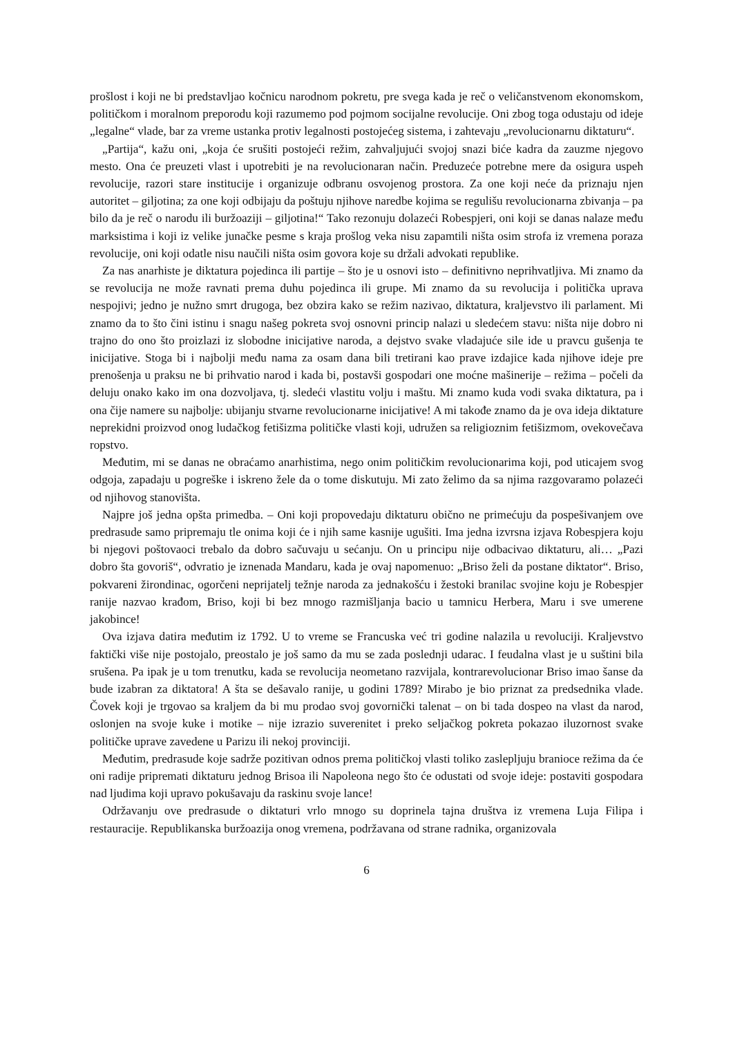prošlost i koji ne bi predstavljao kočnicu narodnom pokretu, pre svega kada je reč o veličanstvenom ekonomskom, političkom i moralnom preporodu koji razumemo pod pojmom socijalne revolucije. Oni zbog toga odustaju od ideje „legalne“ vlade, bar za vreme ustanka protiv legalnosti postojećeg sistema, i zahtevaju „revolucionarnu diktaturu“.
„Partija“, kažu oni, „koja će srušiti postojeći režim, zahvaljujući svojoj snazi biće kadra da zauzme njegovo mesto. Ona će preuzeti vlast i upotrebiti je na revolucionaran način. Preduzeće potrebne mere da osigura uspeh revolucije, razori stare institucije i organizuje odbranu osvojenog prostora. Za one koji neće da priznaju njen autoritet – giljotina; za one koji odbijaju da poštuju njihove naredbe kojima se regulišu revolucionarna zbivanja – pa bilo da je reč o narodu ili buržoaziji – giljotina!“ Tako rezonuju dolazeći Robespjeri, oni koji se danas nalaze među marksistima i koji iz velike junačke pesme s kraja prošlog veka nisu zapamtili ništa osim strofa iz vremena poraza revolucije, oni koji odatle nisu naučili ništa osim govora koje su držali advokati republike.
Za nas anarhiste je diktatura pojedinca ili partije – što je u osnovi isto – definitivno neprihvatljiva. Mi znamo da se revolucija ne može ravnati prema duhu pojedinca ili grupe. Mi znamo da su revolucija i politička uprava nespojivi; jedno je nužno smrt drugoga, bez obzira kako se režim nazivao, diktatura, kraljevstvo ili parlament. Mi znamo da to što čini istinu i snagu našeg pokreta svoj osnovni princip nalazi u sledećem stavu: ništa nije dobro ni trajno do ono što proizlazi iz slobodne inicijative naroda, a dejstvo svake vladajuće sile ide u pravcu gušenja te inicijative. Stoga bi i najbolji među nama za osam dana bili tretirani kao prave izdajice kada njihove ideje pre prenošenja u praksu ne bi prihvatio narod i kada bi, postavši gospodari one moćne mašinerije – režima – počeli da deluju onako kako im ona dozvoljava, tj. sledeći vlastitu volju i maštu. Mi znamo kuda vodi svaka diktatura, pa i ona čije namere su najbolje: ubijanju stvarne revolucionarne inicijative! A mi takođe znamo da je ova ideja diktature neprekidni proizvod onog ludačkog fetišizma političke vlasti koji, udružen sa religioznim fetišizmom, ovekovečava ropstvo.
Međutim, mi se danas ne obraćamo anarhistima, nego onim političkim revolucionarima koji, pod uticajem svog odgoja, zapadaju u pogreške i iskreno žele da o tome diskutuju. Mi zato želimo da sa njima razgovaramo polazeći od njihovog stanovišta.
Najpre još jedna opšta primedba. – Oni koji propovedaju diktaturu obično ne primećuju da pospešivanjem ove predrasude samo pripremaju tle onima koji će i njih same kasnije ugušiti. Ima jedna izvrsna izjava Robespjera koju bi njegovi poštovaoci trebalo da dobro sačuvaju u sećanju. On u principu nije odbacivao diktaturu, ali… „Pazi dobro šta govoriš“, odvratio je iznenada Mandaru, kada je ovaj napomenuo: „Briso želi da postane diktator“. Briso, pokvareni žirondinac, ogorčeni neprijatelj težnje naroda za jednakošću i žestoki branilac svojine koju je Robespjer ranije nazvao krađom, Briso, koji bi bez mnogo razmišljanja bacio u tamnicu Herbera, Maru i sve umerene jakobince!
Ova izjava datira međutim iz 1792. U to vreme se Francuska već tri godine nalazila u revoluciji. Kraljevstvo faktički više nije postojalo, preostalo je još samo da mu se zada poslednji udarac. I feudalna vlast je u suštini bila srušena. Pa ipak je u tom trenutku, kada se revolucija neometano razvijala, kontrarevolucionar Briso imao šanse da bude izabran za diktatora! A šta se dešavalo ranije, u godini 1789? Mirabo je bio priznat za predsednika vlade. Čovek koji je trgovao sa kraljem da bi mu prodao svoj govornički talenat – on bi tada dospeo na vlast da narod, oslonjen na svoje kuke i motike – nije izrazio suverenitet i preko seljačkog pokreta pokazao iluzornost svake političke uprave zavedene u Parizu ili nekoj provinciji.
Međutim, predrasude koje sadrže pozitivan odnos prema političkoj vlasti toliko zaslepljuju branioce režima da će oni radije pripremati diktaturu jednog Brisoa ili Napoleona nego što će odustati od svoje ideje: postaviti gospodara nad ljudima koji upravo pokušavaju da raskinu svoje lance!
Održavanju ove predrasude o diktaturi vrlo mnogo su doprinela tajna društva iz vremena Luja Filipa i restauracije. Republikanska buržoazija onog vremena, podržavana od strane radnika, organizovala
6